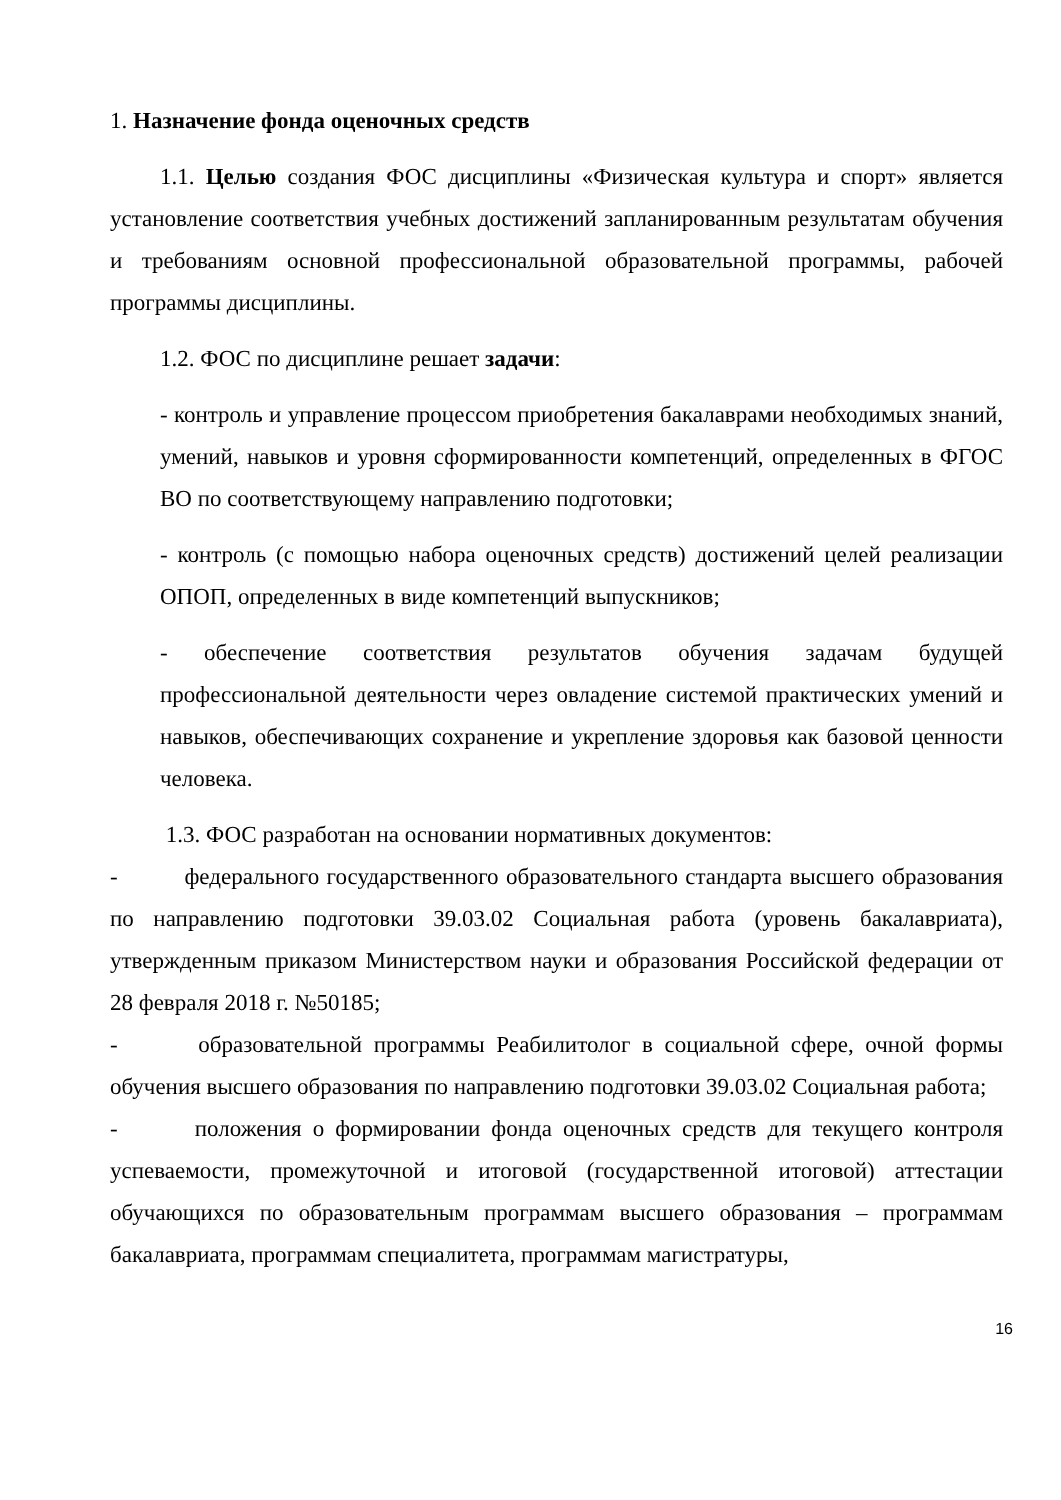1. Назначение фонда оценочных средств
1.1. Целью создания ФОС дисциплины «Физическая культура и спорт» является установление соответствия учебных достижений запланированным результатам обучения и требованиям основной профессиональной образовательной программы, рабочей программы дисциплины.
1.2. ФОС по дисциплине решает задачи:
- контроль и управление процессом приобретения бакалаврами необходимых знаний, умений, навыков и уровня сформированности компетенций, определенных в ФГОС ВО по соответствующему направлению подготовки;
- контроль (с помощью набора оценочных средств) достижений целей реализации ОПОП, определенных в виде компетенций выпускников;
- обеспечение соответствия результатов обучения задачам будущей профессиональной деятельности через овладение системой практических умений и навыков, обеспечивающих сохранение и укрепление здоровья как базовой ценности человека.
1.3. ФОС разработан на основании нормативных документов:
- федерального государственного образовательного стандарта высшего образования по направлению подготовки 39.03.02 Социальная работа (уровень бакалавриата), утвержденным приказом Министерством науки и образования Российской федерации от 28 февраля 2018 г. №50185;
- образовательной программы Реабилитолог в социальной сфере, очной формы обучения высшего образования по направлению подготовки 39.03.02 Социальная работа;
- положения о формировании фонда оценочных средств для текущего контроля успеваемости, промежуточной и итоговой (государственной итоговой) аттестации обучающихся по образовательным программам высшего образования – программам бакалавриата, программам специалитета, программам магистратуры,
16